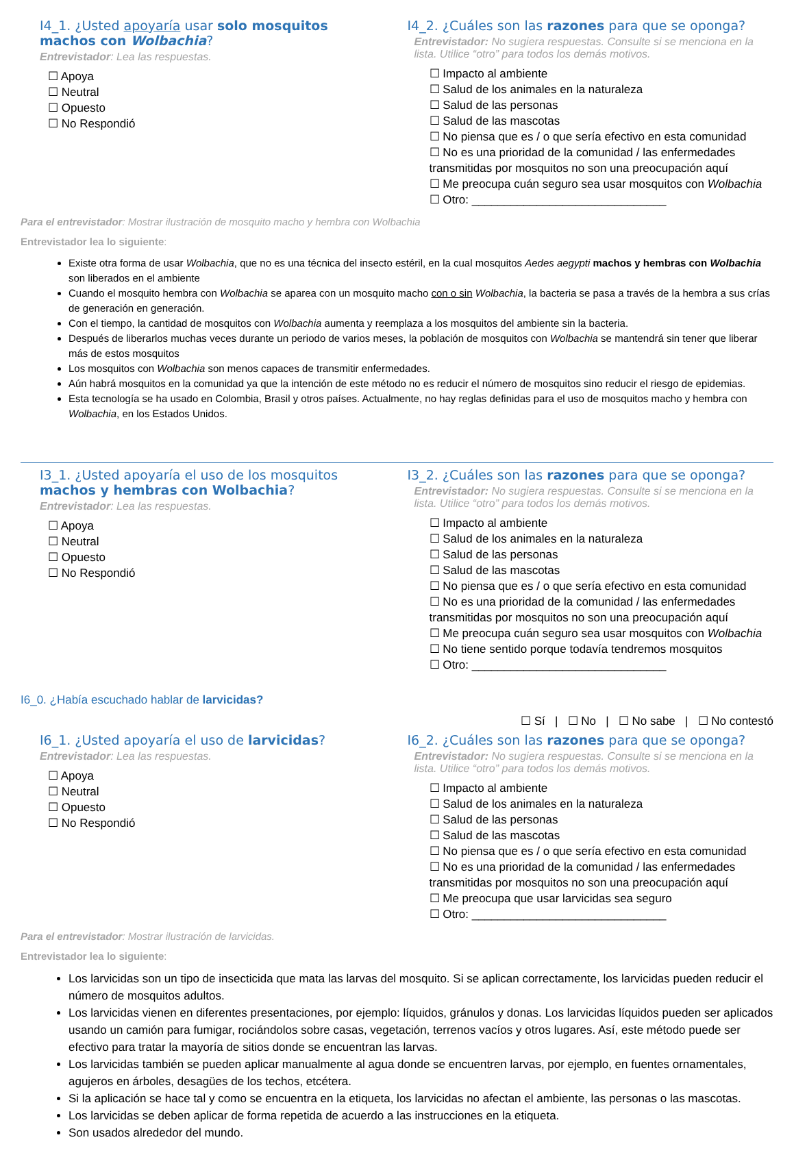I4_1. ¿Usted apoyaría usar solo mosquitos machos con Wolbachia?
Entrevistador: Lea las respuestas.
☐ Apoya
☐ Neutral
☐ Opuesto
☐ No Respondió
I4_2. ¿Cuáles son las razones para que se oponga?
Entrevistador: No sugiera respuestas. Consulte si se menciona en la lista. Utilice “otro” para todos los demás motivos.
☐ Impacto al ambiente
☐ Salud de los animales en la naturaleza
☐ Salud de las personas
☐ Salud de las mascotas
☐ No piensa que es / o que sería efectivo en esta comunidad
☐ No es una prioridad de la comunidad / las enfermedades transmitidas por mosquitos no son una preocupación aquí
☐ Me preocupa cuán seguro sea usar mosquitos con Wolbachia
☐ Otro: ______________________________
Para el entrevistador: Mostrar ilustración de mosquito macho y hembra con Wolbachia
Entrevistador lea lo siguiente:
Existe otra forma de usar Wolbachia, que no es una técnica del insecto estéril, en la cual mosquitos Aedes aegypti machos y hembras con Wolbachia son liberados en el ambiente
Cuando el mosquito hembra con Wolbachia se aparea con un mosquito macho con o sin Wolbachia, la bacteria se pasa a través de la hembra a sus crías de generación en generación.
Con el tiempo, la cantidad de mosquitos con Wolbachia aumenta y reemplaza a los mosquitos del ambiente sin la bacteria.
Después de liberarlos muchas veces durante un periodo de varios meses, la población de mosquitos con Wolbachia se mantendrá sin tener que liberar más de estos mosquitos
Los mosquitos con Wolbachia son menos capaces de transmitir enfermedades.
Aún habrá mosquitos en la comunidad ya que la intención de este método no es reducir el número de mosquitos sino reducir el riesgo de epidemias.
Esta tecnología se ha usado en Colombia, Brasil y otros países. Actualmente, no hay reglas definidas para el uso de mosquitos macho y hembra con Wolbachia, en los Estados Unidos.
I3_1. ¿Usted apoyaría el uso de los mosquitos machos y hembras con Wolbachia?
Entrevistador: Lea las respuestas.
☐ Apoya
☐ Neutral
☐ Opuesto
☐ No Respondió
I3_2. ¿Cuáles son las razones para que se oponga?
Entrevistador: No sugiera respuestas. Consulte si se menciona en la lista. Utilice “otro” para todos los demás motivos.
☐ Impacto al ambiente
☐ Salud de los animales en la naturaleza
☐ Salud de las personas
☐ Salud de las mascotas
☐ No piensa que es / o que sería efectivo en esta comunidad
☐ No es una prioridad de la comunidad / las enfermedades transmitidas por mosquitos no son una preocupación aquí
☐ Me preocupa cuán seguro sea usar mosquitos con Wolbachia
☐ No tiene sentido porque todavía tendremos mosquitos
☐ Otro: ______________________________
I6_0. ¿Había escuchado hablar de larvicidas?
☐ Sí | ☐ No | ☐ No sabe | ☐ No contestó
I6_1. ¿Usted apoyaría el uso de larvicidas?
Entrevistador: Lea las respuestas.
☐ Apoya
☐ Neutral
☐ Opuesto
☐ No Respondió
I6_2. ¿Cuáles son las razones para que se oponga?
Entrevistador: No sugiera respuestas. Consulte si se menciona en la lista. Utilice “otro” para todos los demás motivos.
☐ Impacto al ambiente
☐ Salud de los animales en la naturaleza
☐ Salud de las personas
☐ Salud de las mascotas
☐ No piensa que es / o que sería efectivo en esta comunidad
☐ No es una prioridad de la comunidad / las enfermedades transmitidas por mosquitos no son una preocupación aquí
☐ Me preocupa que usar larvicidas sea seguro
☐ Otro: ______________________________
Para el entrevistador: Mostrar ilustración de larvicidas.
Entrevistador lea lo siguiente:
Los larvicidas son un tipo de insecticida que mata las larvas del mosquito. Si se aplican correctamente, los larvicidas pueden reducir el número de mosquitos adultos.
Los larvicidas vienen en diferentes presentaciones, por ejemplo: líquidos, gránulos y donas. Los larvicidas líquidos pueden ser aplicados usando un camión para fumigar, rociándolos sobre casas, vegetación, terrenos vacíos y otros lugares. Así, este método puede ser efectivo para tratar la mayoría de sitios donde se encuentran las larvas.
Los larvicidas también se pueden aplicar manualmente al agua donde se encuentren larvas, por ejemplo, en fuentes ornamentales, agujeros en árboles, desagües de los techos, etcétera.
Si la aplicación se hace tal y como se encuentra en la etiqueta, los larvicidas no afectan el ambiente, las personas o las mascotas.
Los larvicidas se deben aplicar de forma repetida de acuerdo a las instrucciones en la etiqueta.
Son usados alrededor del mundo.